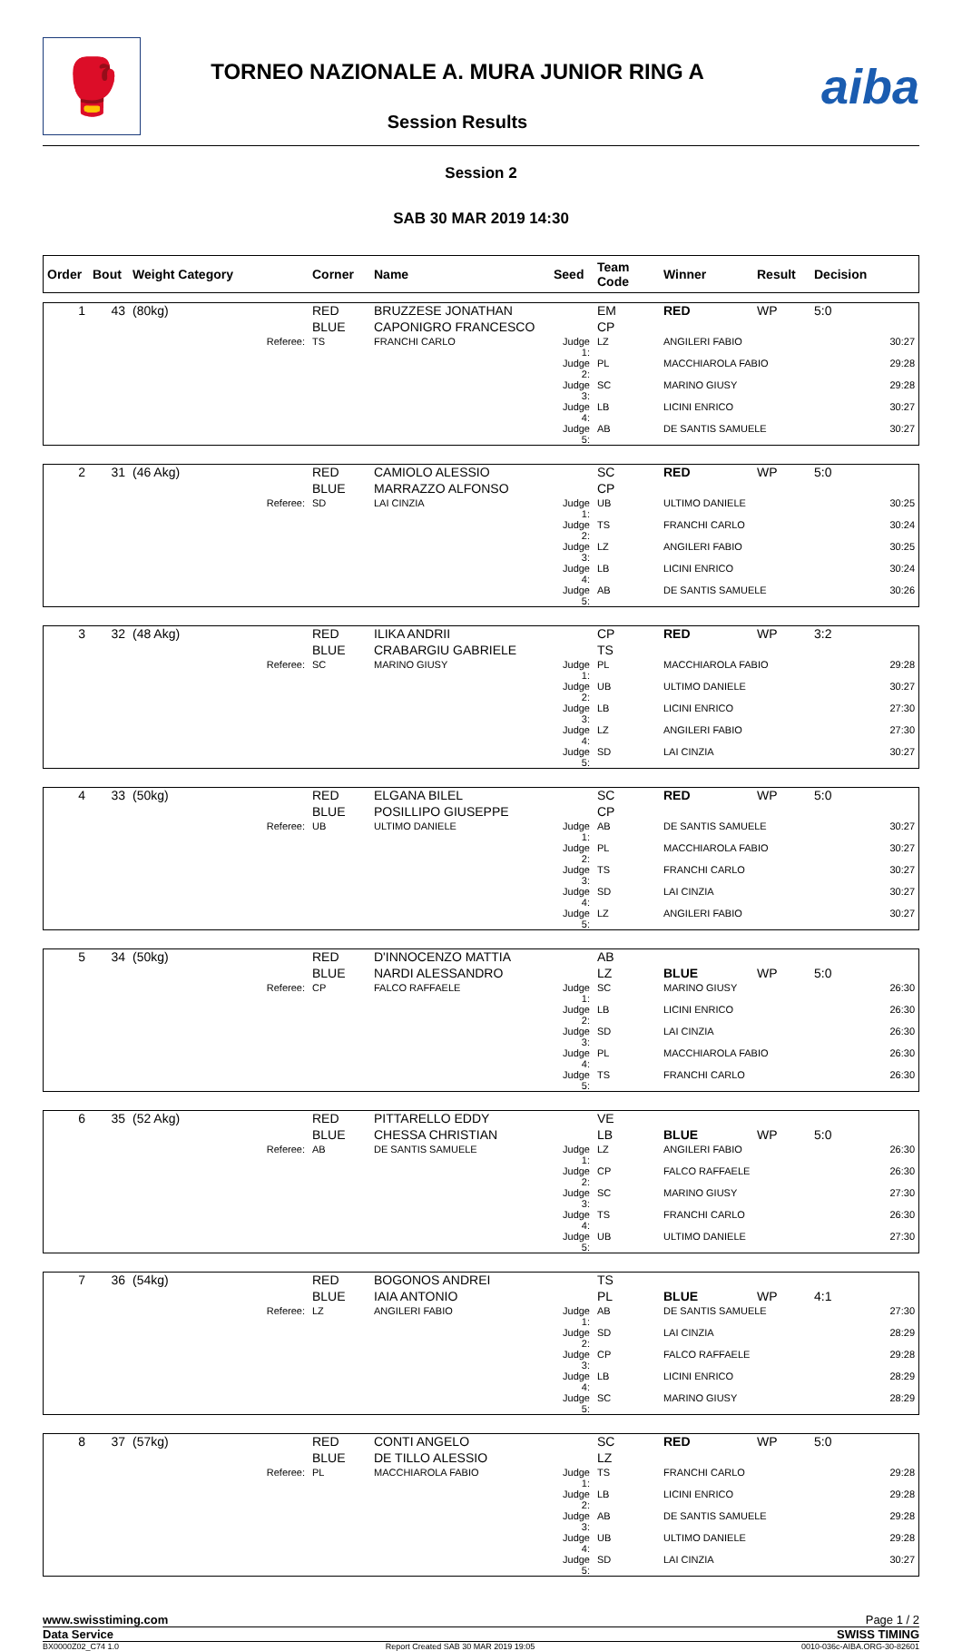🥊
TORNEO NAZIONALE A. MURA JUNIOR RING A
Session Results
aiba
Session 2
SAB 30 MAR 2019 14:30
| Order | Bout | Weight Category | Corner | Name | Seed | Team Code | Winner | Result | Decision |
| --- | --- | --- | --- | --- | --- | --- | --- | --- | --- |
| 1 | 43 | (80kg) | RED | BRUZZESE JONATHAN | | EM | RED | WP | 5:0 |
| | | | BLUE | CAPONIGRO FRANCESCO | | CP | | | |
| | | Referee: | TS | FRANCHI CARLO | Judge 1: | LZ | ANGILERI FABIO | | 30:27 |
| | | | | | Judge 2: | PL | MACCHIAROLA FABIO | | 29:28 |
| | | | | | Judge 3: | SC | MARINO GIUSY | | 29:28 |
| | | | | | Judge 4: | LB | LICINI ENRICO | | 30:27 |
| | | | | | Judge 5: | AB | DE SANTIS SAMUELE | | 30:27 |
| 2 | 31 | (46 Akg) | RED | CAMIOLO ALESSIO | | SC | RED | WP | 5:0 |
| | | | BLUE | MARRAZZO ALFONSO | | CP | | | |
| | | Referee: | SD | LAI CINZIA | Judge 1: | UB | ULTIMO DANIELE | | 30:25 |
| | | | | | Judge 2: | TS | FRANCHI CARLO | | 30:24 |
| | | | | | Judge 3: | LZ | ANGILERI FABIO | | 30:25 |
| | | | | | Judge 4: | LB | LICINI ENRICO | | 30:24 |
| | | | | | Judge 5: | AB | DE SANTIS SAMUELE | | 30:26 |
| 3 | 32 | (48 Akg) | RED | ILIKA ANDRII | | CP | RED | WP | 3:2 |
| | | | BLUE | CRABARGIU GABRIELE | | TS | | | |
| | | Referee: | SC | MARINO GIUSY | Judge 1: | PL | MACCHIAROLA FABIO | | 29:28 |
| | | | | | Judge 2: | UB | ULTIMO DANIELE | | 30:27 |
| | | | | | Judge 3: | LB | LICINI ENRICO | | 27:30 |
| | | | | | Judge 4: | LZ | ANGILERI FABIO | | 27:30 |
| | | | | | Judge 5: | SD | LAI CINZIA | | 30:27 |
| 4 | 33 | (50kg) | RED | ELGANA BILEL | | SC | RED | WP | 5:0 |
| | | | BLUE | POSILLIPO GIUSEPPE | | CP | | | |
| | | Referee: | UB | ULTIMO DANIELE | Judge 1: | AB | DE SANTIS SAMUELE | | 30:27 |
| | | | | | Judge 2: | PL | MACCHIAROLA FABIO | | 30:27 |
| | | | | | Judge 3: | TS | FRANCHI CARLO | | 30:27 |
| | | | | | Judge 4: | SD | LAI CINZIA | | 30:27 |
| | | | | | Judge 5: | LZ | ANGILERI FABIO | | 30:27 |
| 5 | 34 | (50kg) | RED | D'INNOCENZO MATTIA | | AB | | | |
| | | | BLUE | NARDI ALESSANDRO | | LZ | BLUE | WP | 5:0 |
| | | Referee: | CP | FALCO RAFFAELE | Judge 1: | SC | MARINO GIUSY | | 26:30 |
| | | | | | Judge 2: | LB | LICINI ENRICO | | 26:30 |
| | | | | | Judge 3: | SD | LAI CINZIA | | 26:30 |
| | | | | | Judge 4: | PL | MACCHIAROLA FABIO | | 26:30 |
| | | | | | Judge 5: | TS | FRANCHI CARLO | | 26:30 |
| 6 | 35 | (52 Akg) | RED | PITTARELLO EDDY | | VE | | | |
| | | | BLUE | CHESSA CHRISTIAN | | LB | BLUE | WP | 5:0 |
| | | Referee: | AB | DE SANTIS SAMUELE | Judge 1: | LZ | ANGILERI FABIO | | 26:30 |
| | | | | | Judge 2: | CP | FALCO RAFFAELE | | 26:30 |
| | | | | | Judge 3: | SC | MARINO GIUSY | | 27:30 |
| | | | | | Judge 4: | TS | FRANCHI CARLO | | 26:30 |
| | | | | | Judge 5: | UB | ULTIMO DANIELE | | 27:30 |
| 7 | 36 | (54kg) | RED | BOGONOS ANDREI | | TS | | | |
| | | | BLUE | IAIA ANTONIO | | PL | BLUE | WP | 4:1 |
| | | Referee: | LZ | ANGILERI FABIO | Judge 1: | AB | DE SANTIS SAMUELE | | 27:30 |
| | | | | | Judge 2: | SD | LAI CINZIA | | 28:29 |
| | | | | | Judge 3: | CP | FALCO RAFFAELE | | 29:28 |
| | | | | | Judge 4: | LB | LICINI ENRICO | | 28:29 |
| | | | | | Judge 5: | SC | MARINO GIUSY | | 28:29 |
| 8 | 37 | (57kg) | RED | CONTI ANGELO | | SC | RED | WP | 5:0 |
| | | | BLUE | DE TILLO ALESSIO | | LZ | | | |
| | | Referee: | PL | MACCHIAROLA FABIO | Judge 1: | TS | FRANCHI CARLO | | 29:28 |
| | | | | | Judge 2: | LB | LICINI ENRICO | | 29:28 |
| | | | | | Judge 3: | AB | DE SANTIS SAMUELE | | 29:28 |
| | | | | | Judge 4: | UB | ULTIMO DANIELE | | 29:28 |
| | | | | | Judge 5: | SD | LAI CINZIA | | 30:27 |
www.swisstiming.com Page 1 / 2
Data Service SWISS TIMING
BX0000Z02_C74 1.0 Report Created SAB 30 MAR 2019 19:05 0010-036c-AIBA.ORG-30-82601